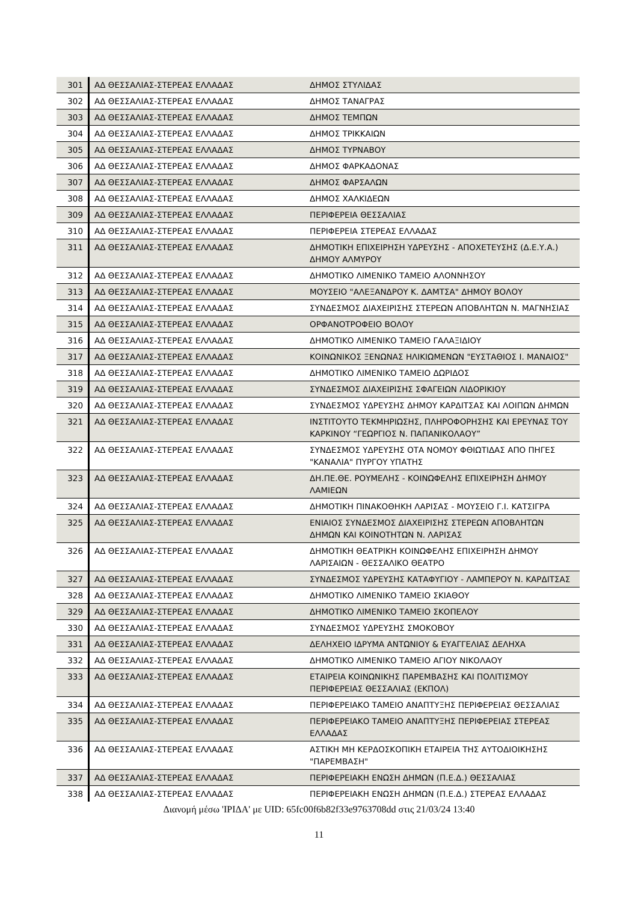| 301 | ΑΔ ΘΕΣΣΑΛΙΑΣ-ΣΤΕΡΕΑΣ ΕΛΛΑΔΑΣ | ΔΗΜΟΣ ΣΤΥΛΙΔΑΣ |
| 302 | ΑΔ ΘΕΣΣΑΛΙΑΣ-ΣΤΕΡΕΑΣ ΕΛΛΑΔΑΣ | ΔΗΜΟΣ ΤΑΝΑΓΡΑΣ |
| 303 | ΑΔ ΘΕΣΣΑΛΙΑΣ-ΣΤΕΡΕΑΣ ΕΛΛΑΔΑΣ | ΔΗΜΟΣ ΤΕΜΠΩΝ |
| 304 | ΑΔ ΘΕΣΣΑΛΙΑΣ-ΣΤΕΡΕΑΣ ΕΛΛΑΔΑΣ | ΔΗΜΟΣ ΤΡΙΚΚΑΙΩΝ |
| 305 | ΑΔ ΘΕΣΣΑΛΙΑΣ-ΣΤΕΡΕΑΣ ΕΛΛΑΔΑΣ | ΔΗΜΟΣ ΤΥΡΝΑΒΟΥ |
| 306 | ΑΔ ΘΕΣΣΑΛΙΑΣ-ΣΤΕΡΕΑΣ ΕΛΛΑΔΑΣ | ΔΗΜΟΣ ΦΑΡΚΑΔΟΝΑΣ |
| 307 | ΑΔ ΘΕΣΣΑΛΙΑΣ-ΣΤΕΡΕΑΣ ΕΛΛΑΔΑΣ | ΔΗΜΟΣ ΦΑΡΣΑΛΩΝ |
| 308 | ΑΔ ΘΕΣΣΑΛΙΑΣ-ΣΤΕΡΕΑΣ ΕΛΛΑΔΑΣ | ΔΗΜΟΣ ΧΑΛΚΙΔΕΩΝ |
| 309 | ΑΔ ΘΕΣΣΑΛΙΑΣ-ΣΤΕΡΕΑΣ ΕΛΛΑΔΑΣ | ΠΕΡΙΦΕΡΕΙΑ ΘΕΣΣΑΛΙΑΣ |
| 310 | ΑΔ ΘΕΣΣΑΛΙΑΣ-ΣΤΕΡΕΑΣ ΕΛΛΑΔΑΣ | ΠΕΡΙΦΕΡΕΙΑ ΣΤΕΡΕΑΣ ΕΛΛΑΔΑΣ |
| 311 | ΑΔ ΘΕΣΣΑΛΙΑΣ-ΣΤΕΡΕΑΣ ΕΛΛΑΔΑΣ | ΔΗΜΟΤΙΚΗ ΕΠΙΧΕΙΡΗΣΗ ΥΔΡΕΥΣΗΣ - ΑΠΟΧΕΤΕΥΣΗΣ (Δ.Ε.Υ.Α.) ΔΗΜΟΥ ΑΛΜΥΡΟΥ |
| 312 | ΑΔ ΘΕΣΣΑΛΙΑΣ-ΣΤΕΡΕΑΣ ΕΛΛΑΔΑΣ | ΔΗΜΟΤΙΚΟ ΛΙΜΕΝΙΚΟ ΤΑΜΕΙΟ ΑΛΟΝΝΗΣΟΥ |
| 313 | ΑΔ ΘΕΣΣΑΛΙΑΣ-ΣΤΕΡΕΑΣ ΕΛΛΑΔΑΣ | ΜΟΥΣΕΙΟ "ΑΛΕΞΑΝΔΡΟΥ Κ. ΔΑΜΤΣΑ" ΔΗΜΟΥ ΒΟΛΟΥ |
| 314 | ΑΔ ΘΕΣΣΑΛΙΑΣ-ΣΤΕΡΕΑΣ ΕΛΛΑΔΑΣ | ΣΥΝΔΕΣΜΟΣ ΔΙΑΧΕΙΡΙΣΗΣ ΣΤΕΡΕΩΝ ΑΠΟΒΛΗΤΩΝ Ν. ΜΑΓΝΗΣΙΑΣ |
| 315 | ΑΔ ΘΕΣΣΑΛΙΑΣ-ΣΤΕΡΕΑΣ ΕΛΛΑΔΑΣ | ΟΡΦΑΝΟΤΡΟΦΕΙΟ ΒΟΛΟΥ |
| 316 | ΑΔ ΘΕΣΣΑΛΙΑΣ-ΣΤΕΡΕΑΣ ΕΛΛΑΔΑΣ | ΔΗΜΟΤΙΚΟ ΛΙΜΕΝΙΚΟ ΤΑΜΕΙΟ ΓΑΛΑΞΙΔΙΟΥ |
| 317 | ΑΔ ΘΕΣΣΑΛΙΑΣ-ΣΤΕΡΕΑΣ ΕΛΛΑΔΑΣ | ΚΟΙΝΩΝΙΚΟΣ ΞΕΝΩΝΑΣ ΗΛΙΚΙΩΜΕΝΩΝ "ΕΥΣΤΑΘΙΟΣ Ι. ΜΑΝΑΙΟΣ" |
| 318 | ΑΔ ΘΕΣΣΑΛΙΑΣ-ΣΤΕΡΕΑΣ ΕΛΛΑΔΑΣ | ΔΗΜΟΤΙΚΟ ΛΙΜΕΝΙΚΟ ΤΑΜΕΙΟ ΔΩΡΙΔΟΣ |
| 319 | ΑΔ ΘΕΣΣΑΛΙΑΣ-ΣΤΕΡΕΑΣ ΕΛΛΑΔΑΣ | ΣΥΝΔΕΣΜΟΣ ΔΙΑΧΕΙΡΙΣΗΣ ΣΦΑΓΕΙΩΝ ΛΙΔΟΡΙΚΙΟΥ |
| 320 | ΑΔ ΘΕΣΣΑΛΙΑΣ-ΣΤΕΡΕΑΣ ΕΛΛΑΔΑΣ | ΣΥΝΔΕΣΜΟΣ ΥΔΡΕΥΣΗΣ ΔΗΜΟΥ ΚΑΡΔΙΤΣΑΣ ΚΑΙ ΛΟΙΠΩΝ ΔΗΜΩΝ |
| 321 | ΑΔ ΘΕΣΣΑΛΙΑΣ-ΣΤΕΡΕΑΣ ΕΛΛΑΔΑΣ | ΙΝΣΤΙΤΟΥΤΟ ΤΕΚΜΗΡΙΩΣΗΣ, ΠΛΗΡΟΦΟΡΗΣΗΣ ΚΑΙ ΕΡΕΥΝΑΣ ΤΟΥ ΚΑΡΚΙΝΟΥ “ΓΕΩΡΓΙΟΣ Ν. ΠΑΠΑΝΙΚΟΛΑΟΥ” |
| 322 | ΑΔ ΘΕΣΣΑΛΙΑΣ-ΣΤΕΡΕΑΣ ΕΛΛΑΔΑΣ | ΣΥΝΔΕΣΜΟΣ ΥΔΡΕΥΣΗΣ ΟΤΑ ΝΟΜΟΥ ΦΘΙΩΤΙΔΑΣ ΑΠΟ ΠΗΓΕΣ "ΚΑΝΑΛΙΑ" ΠΥΡΓΟΥ ΥΠΑΤΗΣ |
| 323 | ΑΔ ΘΕΣΣΑΛΙΑΣ-ΣΤΕΡΕΑΣ ΕΛΛΑΔΑΣ | ΔΗ.ΠΕ.ΘΕ. ΡΟΥΜΕΛΗΣ - ΚΟΙΝΩΦΕΛΗΣ ΕΠΙΧΕΙΡΗΣΗ ΔΗΜΟΥ ΛΑΜΙΕΩΝ |
| 324 | ΑΔ ΘΕΣΣΑΛΙΑΣ-ΣΤΕΡΕΑΣ ΕΛΛΑΔΑΣ | ΔΗΜΟΤΙΚΗ ΠΙΝΑΚΟΘΗΚΗ ΛΑΡΙΣΑΣ - ΜΟΥΣΕΙΟ Γ.Ι. ΚΑΤΣΙΓΡΑ |
| 325 | ΑΔ ΘΕΣΣΑΛΙΑΣ-ΣΤΕΡΕΑΣ ΕΛΛΑΔΑΣ | ΕΝΙΑΙΟΣ ΣΥΝΔΕΣΜΟΣ ΔΙΑΧΕΙΡΙΣΗΣ ΣΤΕΡΕΩΝ ΑΠΟΒΛΗΤΩΝ ΔΗΜΩΝ ΚΑΙ ΚΟΙΝΟΤΗΤΩΝ Ν. ΛΑΡΙΣΑΣ |
| 326 | ΑΔ ΘΕΣΣΑΛΙΑΣ-ΣΤΕΡΕΑΣ ΕΛΛΑΔΑΣ | ΔΗΜΟΤΙΚΗ ΘΕΑΤΡΙΚΗ ΚΟΙΝΩΦΕΛΗΣ ΕΠΙΧΕΙΡΗΣΗ ΔΗΜΟΥ ΛΑΡΙΣΑΙΩΝ - ΘΕΣΣΑΛΙΚΟ ΘΕΑΤΡΟ |
| 327 | ΑΔ ΘΕΣΣΑΛΙΑΣ-ΣΤΕΡΕΑΣ ΕΛΛΑΔΑΣ | ΣΥΝΔΕΣΜΟΣ ΥΔΡΕΥΣΗΣ ΚΑΤΑΦΥΓΙΟΥ - ΛΑΜΠΕΡΟΥ Ν. ΚΑΡΔΙΤΣΑΣ |
| 328 | ΑΔ ΘΕΣΣΑΛΙΑΣ-ΣΤΕΡΕΑΣ ΕΛΛΑΔΑΣ | ΔΗΜΟΤΙΚΟ ΛΙΜΕΝΙΚΟ ΤΑΜΕΙΟ ΣΚΙΑΘΟΥ |
| 329 | ΑΔ ΘΕΣΣΑΛΙΑΣ-ΣΤΕΡΕΑΣ ΕΛΛΑΔΑΣ | ΔΗΜΟΤΙΚΟ ΛΙΜΕΝΙΚΟ ΤΑΜΕΙΟ ΣΚΟΠΕΛΟΥ |
| 330 | ΑΔ ΘΕΣΣΑΛΙΑΣ-ΣΤΕΡΕΑΣ ΕΛΛΑΔΑΣ | ΣΥΝΔΕΣΜΟΣ ΥΔΡΕΥΣΗΣ ΣΜΟΚΟΒΟΥ |
| 331 | ΑΔ ΘΕΣΣΑΛΙΑΣ-ΣΤΕΡΕΑΣ ΕΛΛΑΔΑΣ | ΔΕΛΗΧΕΙΟ ΙΔΡΥΜΑ ΑΝΤΩΝΙΟΥ & ΕΥΑΓΓΕΛΙΑΣ ΔΕΛΗΧΑ |
| 332 | ΑΔ ΘΕΣΣΑΛΙΑΣ-ΣΤΕΡΕΑΣ ΕΛΛΑΔΑΣ | ΔΗΜΟΤΙΚΟ ΛΙΜΕΝΙΚΟ ΤΑΜΕΙΟ ΑΓΙΟΥ ΝΙΚΟΛΑΟΥ |
| 333 | ΑΔ ΘΕΣΣΑΛΙΑΣ-ΣΤΕΡΕΑΣ ΕΛΛΑΔΑΣ | ΕΤΑΙΡΕΙΑ ΚΟΙΝΩΝΙΚΗΣ ΠΑΡΕΜΒΑΣΗΣ ΚΑΙ ΠΟΛΙΤΙΣΜΟΥ ΠΕΡΙΦΕΡΕΙΑΣ ΘΕΣΣΑΛΙΑΣ (ΕΚΠΟΛ) |
| 334 | ΑΔ ΘΕΣΣΑΛΙΑΣ-ΣΤΕΡΕΑΣ ΕΛΛΑΔΑΣ | ΠΕΡΙΦΕΡΕΙΑΚΟ ΤΑΜΕΙΟ ΑΝΑΠΤΥΞΗΣ ΠΕΡΙΦΕΡΕΙΑΣ ΘΕΣΣΑΛΙΑΣ |
| 335 | ΑΔ ΘΕΣΣΑΛΙΑΣ-ΣΤΕΡΕΑΣ ΕΛΛΑΔΑΣ | ΠΕΡΙΦΕΡΕΙΑΚΟ ΤΑΜΕΙΟ ΑΝΑΠΤΥΞΗΣ ΠΕΡΙΦΕΡΕΙΑΣ ΣΤΕΡΕΑΣ ΕΛΛΑΔΑΣ |
| 336 | ΑΔ ΘΕΣΣΑΛΙΑΣ-ΣΤΕΡΕΑΣ ΕΛΛΑΔΑΣ | ΑΣΤΙΚΗ ΜΗ ΚΕΡΔΟΣΚΟΠΙΚΗ ΕΤΑΙΡΕΙΑ ΤΗΣ ΑΥΤΟΔΙΟΙΚΗΣΗΣ "ΠΑΡΕΜΒΑΣΗ" |
| 337 | ΑΔ ΘΕΣΣΑΛΙΑΣ-ΣΤΕΡΕΑΣ ΕΛΛΑΔΑΣ | ΠΕΡΙΦΕΡΕΙΑΚΗ ΕΝΩΣΗ ΔΗΜΩΝ (Π.Ε.Δ.) ΘΕΣΣΑΛΙΑΣ |
| 338 | ΑΔ ΘΕΣΣΑΛΙΑΣ-ΣΤΕΡΕΑΣ ΕΛΛΑΔΑΣ | ΠΕΡΙΦΕΡΕΙΑΚΗ ΕΝΩΣΗ ΔΗΜΩΝ (Π.Ε.Δ.) ΣΤΕΡΕΑΣ ΕΛΛΑΔΑΣ |
Διανομή μέσω 'ΙΡΙΔΑ' με UID: 65fc00f6b82f33e9763708dd στις 21/03/24 13:40
11